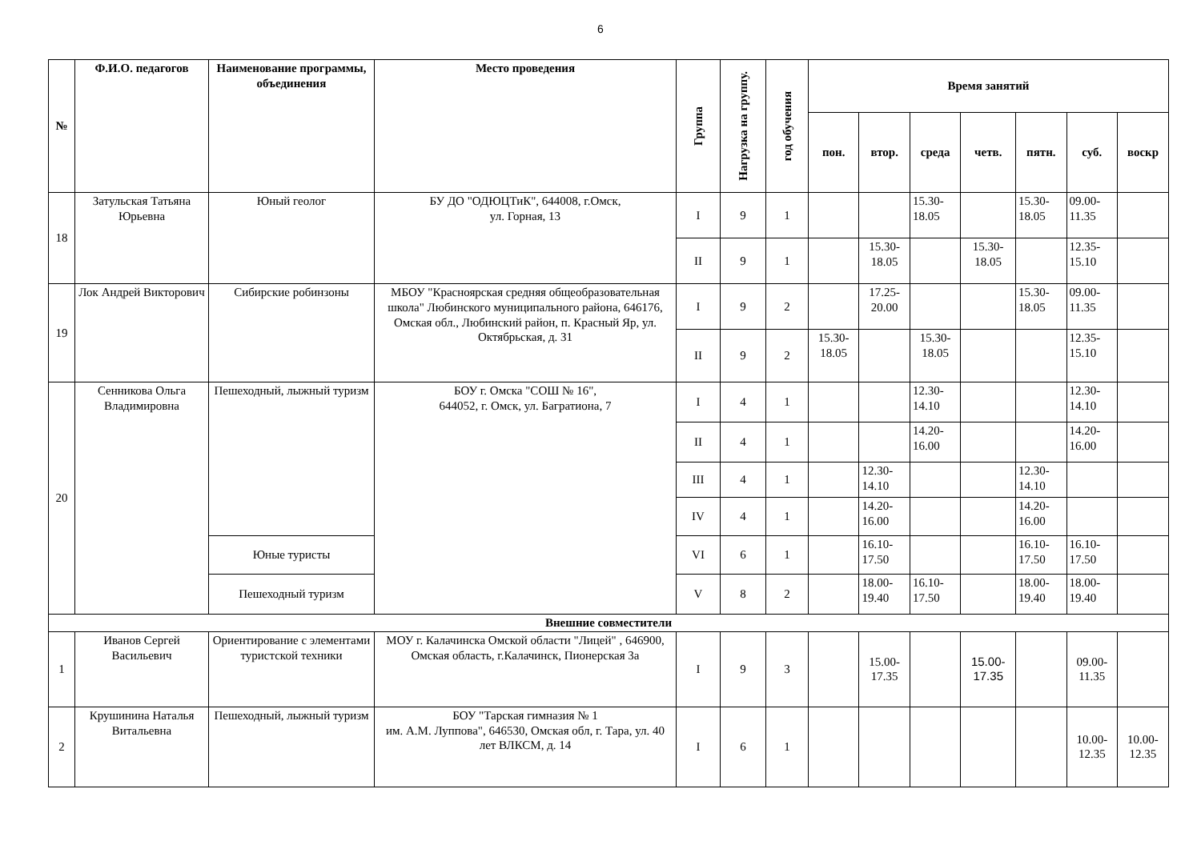6
| № | Ф.И.О. педагогов | Наименование программы, объединения | Место проведения | Группа | Нагрузка на группу. | год обучения | Время занятий | | | | | | |
| --- | --- | --- | --- | --- | --- | --- | --- | --- | --- | --- | --- | --- | --- |
| | | | | | | | пон. | втор. | среда | четв. | пятн. | суб. | воскр |
| 18 | Затульская Татьяна Юрьевна | Юный геолог | БУ ДО "ОДЮЦТиК", 644008, г.Омск, ул. Горная, 13 | I | 9 | 1 | | | 15.30- 18.05 | | 15.30- 18.05 | 09.00- 11.35 | |
| | | | | II | 9 | 1 | | 15.30- 18.05 | | 15.30- 18.05 | | 12.35- 15.10 | |
| 19 | Лок Андрей Викторович | Сибирские робинзоны | МБОУ "Красноярская средняя общеобразовательная школа" Любинского муниципального района, 646176, Омская обл., Любинский район, п. Красный Яр, ул. Октябрьская, д. 31 | I | 9 | 2 | | 17.25- 20.00 | | | 15.30- 18.05 | 09.00- 11.35 | |
| | | | | II | 9 | 2 | 15.30- 18.05 | | 15.30- 18.05 | | | 12.35- 15.10 | |
| 20 | Сенникова Ольга Владимировна | Пешеходный, лыжный туризм | БОУ г. Омска "СОШ № 16", 644052, г. Омск, ул. Багратиона, 7 | I | 4 | 1 | | | 12.30- 14.10 | | | 12.30- 14.10 | |
| | | | | II | 4 | 1 | | | 14.20- 16.00 | | | 14.20- 16.00 | |
| | | | | III | 4 | 1 | | 12.30- 14.10 | | | 12.30- 14.10 | | |
| | | | | IV | 4 | 1 | | 14.20- 16.00 | | | 14.20- 16.00 | | |
| | | Юные туристы | | VI | 6 | 1 | | 16.10- 17.50 | | | 16.10- 17.50 | 16.10- 17.50 | |
| | | Пешеходный туризм | | V | 8 | 2 | | 18.00- 19.40 | 16.10- 17.50 | | 18.00- 19.40 | 18.00- 19.40 | |
| Внешние совместители | | | | | | | | | | | | | |
| 1 | Иванов Сергей Васильевич | Ориентирование с элементами туристской техники | МОУ г. Калачинска Омской области "Лицей" , 646900, Омская область, г.Калачинск, Пионерская 3а | I | 9 | 3 | | 15.00- 17.35 | | 15.00- 17.35 | | 09.00- 11.35 | |
| 2 | Крушинина Наталья Витальевна | Пешеходный, лыжный туризм | БОУ "Тарская гимназия № 1 им. А.М. Луппова", 646530, Омская обл, г. Тара, ул. 40 лет ВЛКСМ, д. 14 | I | 6 | 1 | | | | | | 10.00- 12.35 | 10.00- 12.35 |